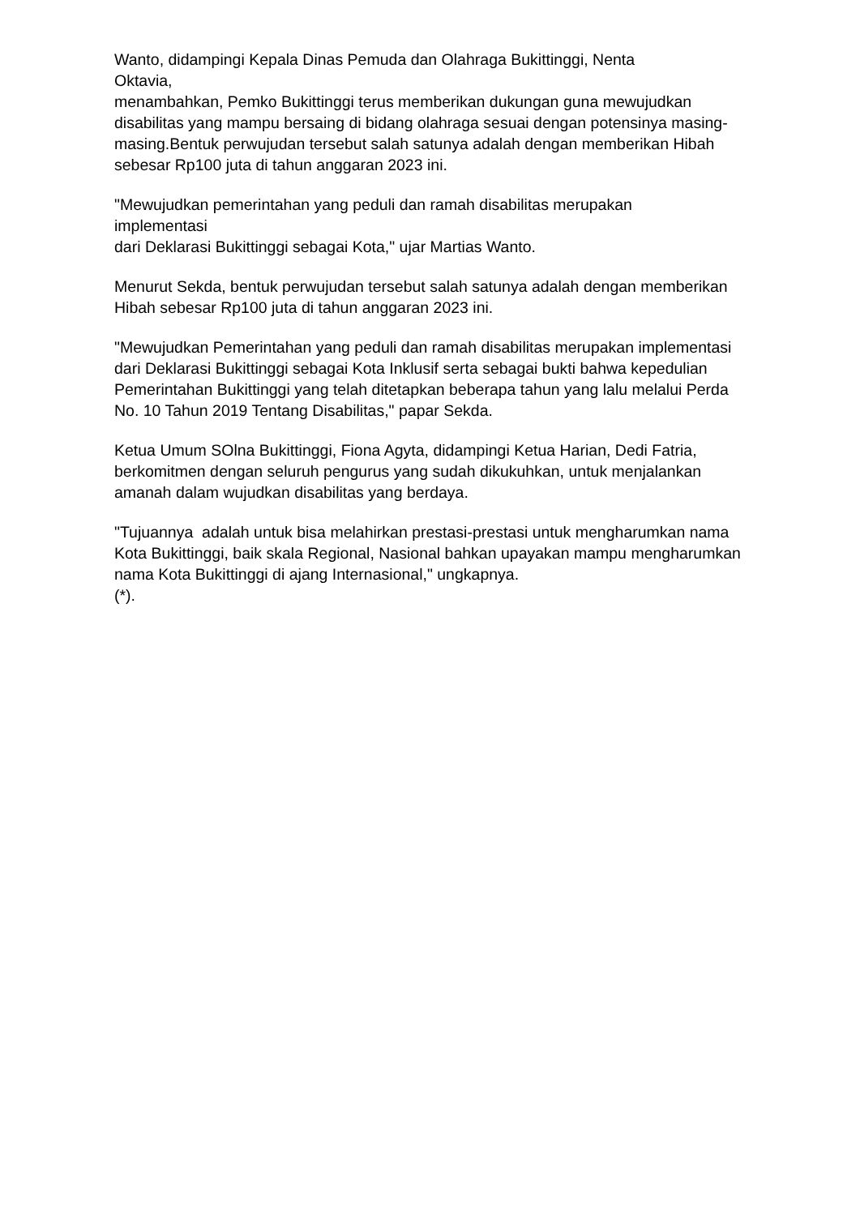Wanto, didampingi Kepala Dinas Pemuda dan Olahraga Bukittinggi, Nenta
Oktavia,
menambahkan, Pemko Bukittinggi terus memberikan dukungan guna mewujudkan disabilitas yang mampu bersaing di bidang olahraga sesuai dengan potensinya masing-masing.Bentuk perwujudan tersebut salah satunya adalah dengan memberikan Hibah sebesar Rp100 juta di tahun anggaran 2023 ini.
"Mewujudkan pemerintahan yang peduli dan ramah disabilitas merupakan
implementasi
dari Deklarasi Bukittinggi sebagai Kota," ujar Martias Wanto.
Menurut Sekda, bentuk perwujudan tersebut salah satunya adalah dengan memberikan Hibah sebesar Rp100 juta di tahun anggaran 2023 ini.
"Mewujudkan Pemerintahan yang peduli dan ramah disabilitas merupakan implementasi dari Deklarasi Bukittinggi sebagai Kota Inklusif serta sebagai bukti bahwa kepedulian Pemerintahan Bukittinggi yang telah ditetapkan beberapa tahun yang lalu melalui Perda No. 10 Tahun 2019 Tentang Disabilitas," papar Sekda.
Ketua Umum SOlna Bukittinggi, Fiona Agyta, didampingi Ketua Harian, Dedi Fatria, berkomitmen dengan seluruh pengurus yang sudah dikukuhkan, untuk menjalankan amanah dalam wujudkan disabilitas yang berdaya.
"Tujuannya adalah untuk bisa melahirkan prestasi-prestasi untuk mengharumkan nama Kota Bukittinggi, baik skala Regional, Nasional bahkan upayakan mampu mengharumkan nama Kota Bukittinggi di ajang Internasional," ungkapnya.
(*).